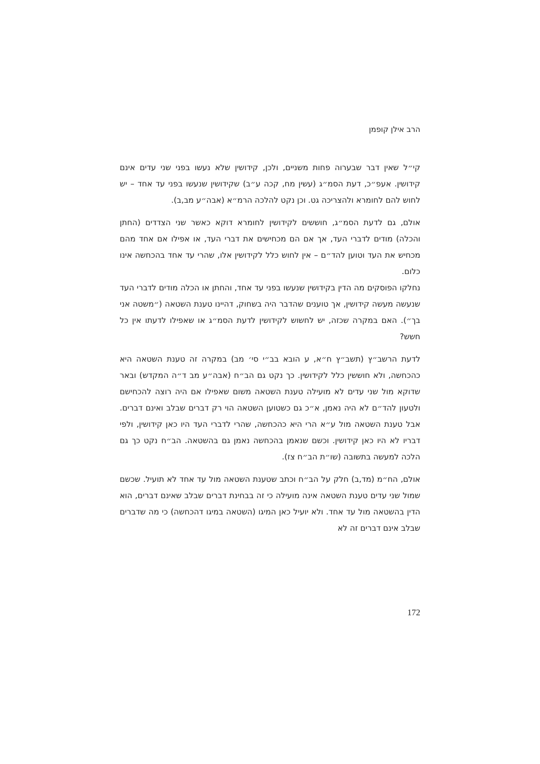הרב אילן קופמן
קי״ל שאין דבר שבערוה פחות משניים, ולכן, קידושין שלא נעשו בפני שני עדים אינם קידושין. אעפ״כ, דעת הסמ״ג (עשין מח, קכה ע״ב) שקידושין שנעשו בפני עד אחד – יש לחוש להם לחומרא ולהצריכה גט. וכן נקט להלכה הרמ״א (אבה״ע מב,ב).
אולם, גם לדעת הסמ״ג, חוששים לקידושין לחומרא דוקא כאשר שני הצדדים (החתן והכלה) מודים לדברי העד, אך אם הם מכחישים את דברי העד, או אפילו אם אחד מהם מכחיש את העד וטוען להד״ם – אין לחוש כלל לקידושין אלו, שהרי עד אחד בהכחשה אינו כלום.
נחלקו הפוסקים מה הדין בקידושין שנעשו בפני עד אחד, והחתן או הכלה מודים לדברי העד שנעשה מעשה קידושין, אך טוענים שהדבר היה בשחוק, דהיינו טענת השטאה (״משטה אני בך״). האם במקרה שכזה, יש לחשוש לקידושין לדעת הסמ״ג או שאפילו לדעתו אין כל חשש?
לדעת הרשב״ץ (תשב״ץ ח״א, ע הובא בב״י סי׳ מב) במקרה זה טענת השטאה היא כהכחשה, ולא חוששין כלל לקידושין. כך נקט גם הב״ח (אבה״ע מב ד״ה המקדש) ובאר שדוקא מול שני עדים לא מועילה טענת השטאה משום שאפילו אם היה רוצה להכחישם ולטעון להד״ם לא היה נאמן, א״כ גם כשטוען השטאה הוי רק דברים שבלב ואינם דברים. אבל טענת השטאה מול ע״א הרי היא כהכחשה, שהרי לדברי העד היו כאן קידושין, ולפי דבריו לא היו כאן קידושין. וכשם שנאמן בהכחשה נאמן גם בהשטאה. הב״ח נקט כך גם הלכה למעשה בתשובה (שו״ת הב״ח צז).
אולם, הח״מ (מד,ב) חלק על הב״ח וכתב שטענת השטאה מול עד אחד לא תועיל. שכשם שמול שני עדים טענת השטאה אינה מועילה כי זה בבחינת דברים שבלב שאינם דברים, הוא הדין בהשטאה מול עד אחד. ולא יועיל כאן המיגו (השטאה במיגו דהכחשה) כי מה שדברים שבלב אינם דברים זה לא
172